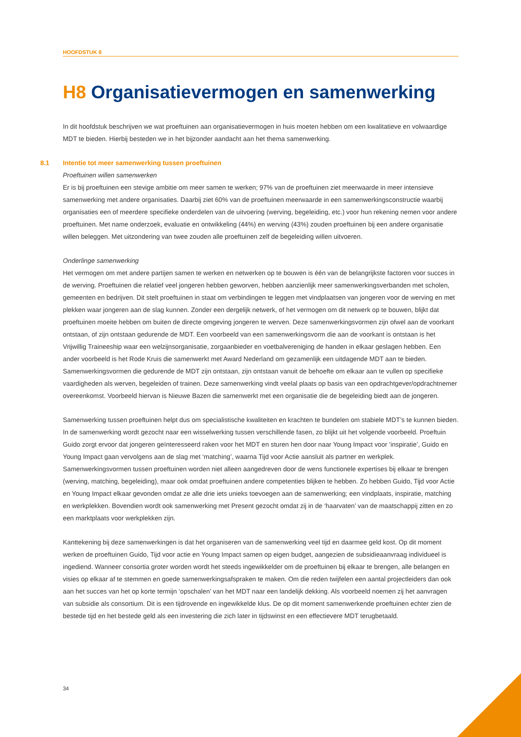HOOFDSTUK 8
H8 Organisatievermogen en samenwerking
In dit hoofdstuk beschrijven we wat proeftuinen aan organisatievermogen in huis moeten hebben om een kwalitatieve en volwaardige MDT te bieden. Hierbij besteden we in het bijzonder aandacht aan het thema samenwerking.
8.1 Intentie tot meer samenwerking tussen proeftuinen
Proeftuinen willen samenwerken
Er is bij proeftuinen een stevige ambitie om meer samen te werken; 97% van de proeftuinen ziet meerwaarde in meer intensieve samenwerking met andere organisaties. Daarbij ziet 60% van de proeftuinen meerwaarde in een samenwerkingsconstructie waarbij organisaties een of meerdere specifieke onderdelen van de uitvoering (werving, begeleiding, etc.) voor hun rekening nemen voor andere proeftuinen. Met name onderzoek, evaluatie en ontwikkeling (44%) en werving (43%) zouden proeftuinen bij een andere organisatie willen beleggen. Met uitzondering van twee zouden alle proeftuinen zelf de begeleiding willen uitvoeren.
Onderlinge samenwerking
Het vermogen om met andere partijen samen te werken en netwerken op te bouwen is één van de belangrijkste factoren voor succes in de werving. Proeftuinen die relatief veel jongeren hebben geworven, hebben aanzienlijk meer samenwerkingsverbanden met scholen, gemeenten en bedrijven. Dit stelt proeftuinen in staat om verbindingen te leggen met vindplaatsen van jongeren voor de werving en met plekken waar jongeren aan de slag kunnen. Zonder een dergelijk netwerk, of het vermogen om dit netwerk op te bouwen, blijkt dat proeftuinen moeite hebben om buiten de directe omgeving jongeren te werven. Deze samenwerkingsvormen zijn ofwel aan de voorkant ontstaan, of zijn ontstaan gedurende de MDT. Een voorbeeld van een samenwerkingsvorm die aan de voorkant is ontstaan is het Vrijwillig Traineeship waar een welzijnsorganisatie, zorgaanbieder en voetbalvereniging de handen in elkaar geslagen hebben. Een ander voorbeeld is het Rode Kruis die samenwerkt met Award Nederland om gezamenlijk een uitdagende MDT aan te bieden. Samenwerkingsvormen die gedurende de MDT zijn ontstaan, zijn ontstaan vanuit de behoefte om elkaar aan te vullen op specifieke vaardigheden als werven, begeleiden of trainen. Deze samenwerking vindt veelal plaats op basis van een opdrachtgever/opdrachtnemer overeenkomst. Voorbeeld hiervan is Nieuwe Bazen die samenwerkt met een organisatie die de begeleiding biedt aan de jongeren.
Samenwerking tussen proeftuinen helpt dus om specialistische kwaliteiten en krachten te bundelen om stabiele MDT’s te kunnen bieden. In de samenwerking wordt gezocht naar een wisselwerking tussen verschillende fasen, zo blijkt uit het volgende voorbeeld. Proeftuin Guido zorgt ervoor dat jongeren geïnteresseerd raken voor het MDT en sturen hen door naar Young Impact voor ‘inspiratie’, Guido en Young Impact gaan vervolgens aan de slag met ‘matching’, waarna Tijd voor Actie aansluit als partner en werkplek. Samenwerkingsvormen tussen proeftuinen worden niet alleen aangedreven door de wens functionele expertises bij elkaar te brengen (werving, matching, begeleiding), maar ook omdat proeftuinen andere competenties blijken te hebben. Zo hebben Guido, Tijd voor Actie en Young Impact elkaar gevonden omdat ze alle drie iets unieks toevoegen aan de samenwerking; een vindplaats, inspiratie, matching en werkplekken. Bovendien wordt ook samenwerking met Present gezocht omdat zij in de ‘haarvaten’ van de maatschappij zitten en zo een marktplaats voor werkplekken zijn.
Kanttekening bij deze samenwerkingen is dat het organiseren van de samenwerking veel tijd en daarmee geld kost. Op dit moment werken de proeftuinen Guido, Tijd voor actie en Young Impact samen op eigen budget, aangezien de subsidieaanvraag individueel is ingediend. Wanneer consortia groter worden wordt het steeds ingewikkelder om de proeftuinen bij elkaar te brengen, alle belangen en visies op elkaar af te stemmen en goede samenwerkingsafspraken te maken. Om die reden twijfelen een aantal projectleiders dan ook aan het succes van het op korte termijn ‘opschalen’ van het MDT naar een landelijk dekking. Als voorbeeld noemen zij het aanvragen van subsidie als consortium. Dit is een tijdrovende en ingewikkelde klus. De op dit moment samenwerkende proeftuinen echter zien de bestede tijd en het bestede geld als een investering die zich later in tijdswinst en een effectievere MDT terugbetaald.
34